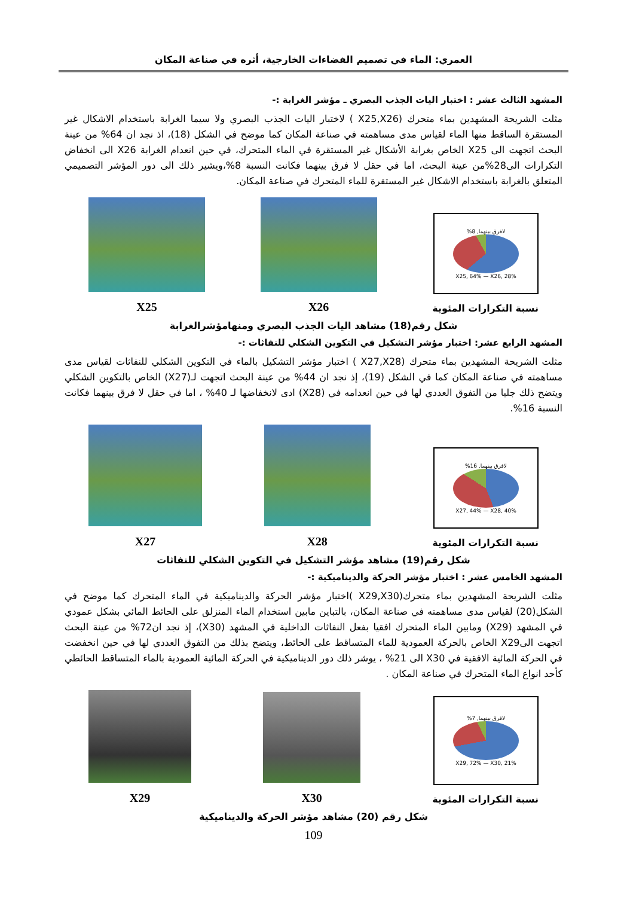العمري: الماء في تصميم الفضاءات الخارجية، أثره في صناعة المكان
المشهد الثالث عشر : اختبار اليات الجذب البصري ـ مؤشر الغرابة :-
مثلت الشريحة المشهدين بماء متحرك (X25,X26 ) لاختبار اليات الجذب البصري ولا سيما الغرابة باستخدام الاشكال غير المستقرة الساقط منها الماء لقياس مدى مساهمته في صناعة المكان كما موضح في الشكل (18)، اذ نجد ان 64% من عينة البحث اتجهت الى X25 الخاص بغرابة الأشكال غير المستقرة في الماء المتحرك، في حين انعدام الغرابة X26 الى انخفاض التكرارات الى28%من عينة البحث، اما في حقل لا فرق بينهما فكانت النسبة 8%،ويشير ذلك الى دور المؤشر التصميمي المتعلق بالغرابة باستخدام الاشكال غير المستقرة للماء المتحرك في صناعة المكان.
لافرق بينهما, 8%
X25, 64% — X26, 28%
نسبة التكرارات المئوية
X26
X25
شكل رقم(18) مشاهد اليات الجذب البصري ومنهامؤشرالغرابة
المشهد الرابع عشر: اختبار مؤشر التشكيل في التكوين الشكلي للنفاثات :-
مثلت الشريحة المشهدين بماء متحرك (X27,X28 ) اختبار مؤشر التشكيل بالماء في التكوين الشكلي للنفاثات لقياس مدى مساهمته في صناعة المكان كما في الشكل (19)، إذ نجد ان 44% من عينة البحث اتجهت لـ(X27) الخاص بالتكوين الشكلي ويتضح ذلك جليا من التفوق العددي لها في حين انعدامه في (X28) ادى لانخفاضها لـ 40% ، اما في حقل لا فرق بينهما فكانت النسبة 16%.
لافرق بينهما, 16%
X27, 44% — X28, 40%
نسبة التكرارات المئوية
X28
X27
شكل رقم(19) مشاهد مؤشر التشكيل في التكوين الشكلي للنفاثات
المشهد الخامس عشر : اختبار مؤشر الحركة والديناميكية :-
مثلت الشريحة المشهدين بماء متحرك(X29,X30 )اختبار مؤشر الحركة والديناميكية في الماء المتحرك كما موضح في الشكل(20) لقياس مدى مساهمته في صناعة المكان، بالتباين مابين استخدام الماء المنزلق على الحائط المائي بشكل عمودي في المشهد (X29) ومابين الماء المتحرك افقيا بفعل النفاثات الداخلية في المشهد (X30)، إذ نجد ان72% من عينة البحث اتجهت الىX29 الخاص بالحركة العمودية للماء المتساقط على الحائط، ويتضح بذلك من التفوق العددي لها في حين انخفضت في الحركة المائية الافقية في X30 الى 21% ، يوشر ذلك دور الديناميكية في الحركة المائية العمودية بالماء المتساقط الحائطي كأحد انواع الماء المتحرك في صناعة المكان .
لافرق بينهما, 7%
X29, 72% — X30, 21%
نسبة التكرارات المئوية
X30
X29
شكل رقم (20) مشاهد مؤشر الحركة والديناميكية
109